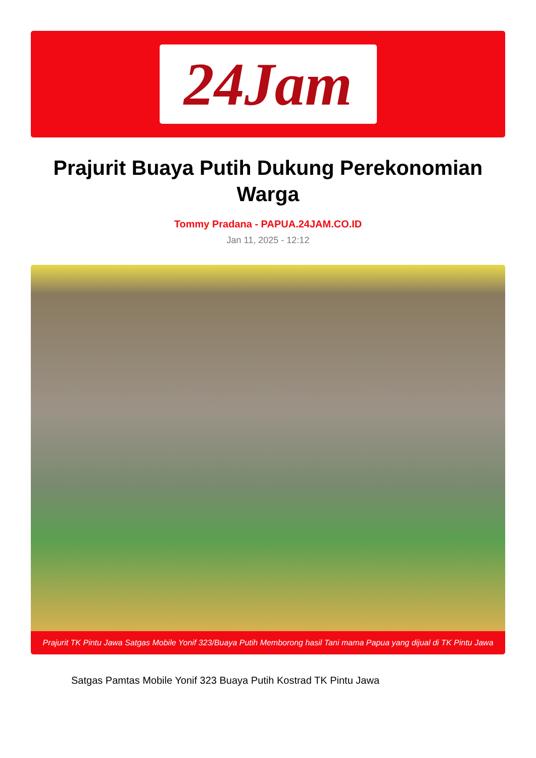24Jam
Prajurit Buaya Putih Dukung Perekonomian Warga
Tommy Pradana - PAPUA.24JAM.CO.ID
Jan 11, 2025 - 12:12
Prajurit TK Pintu Jawa Satgas Mobile Yonif 323/Buaya Putih Memborong hasil Tani mama Papua yang dijual di TK Pintu Jawa
Satgas Pamtas Mobile Yonif 323 Buaya Putih Kostrad TK Pintu Jawa